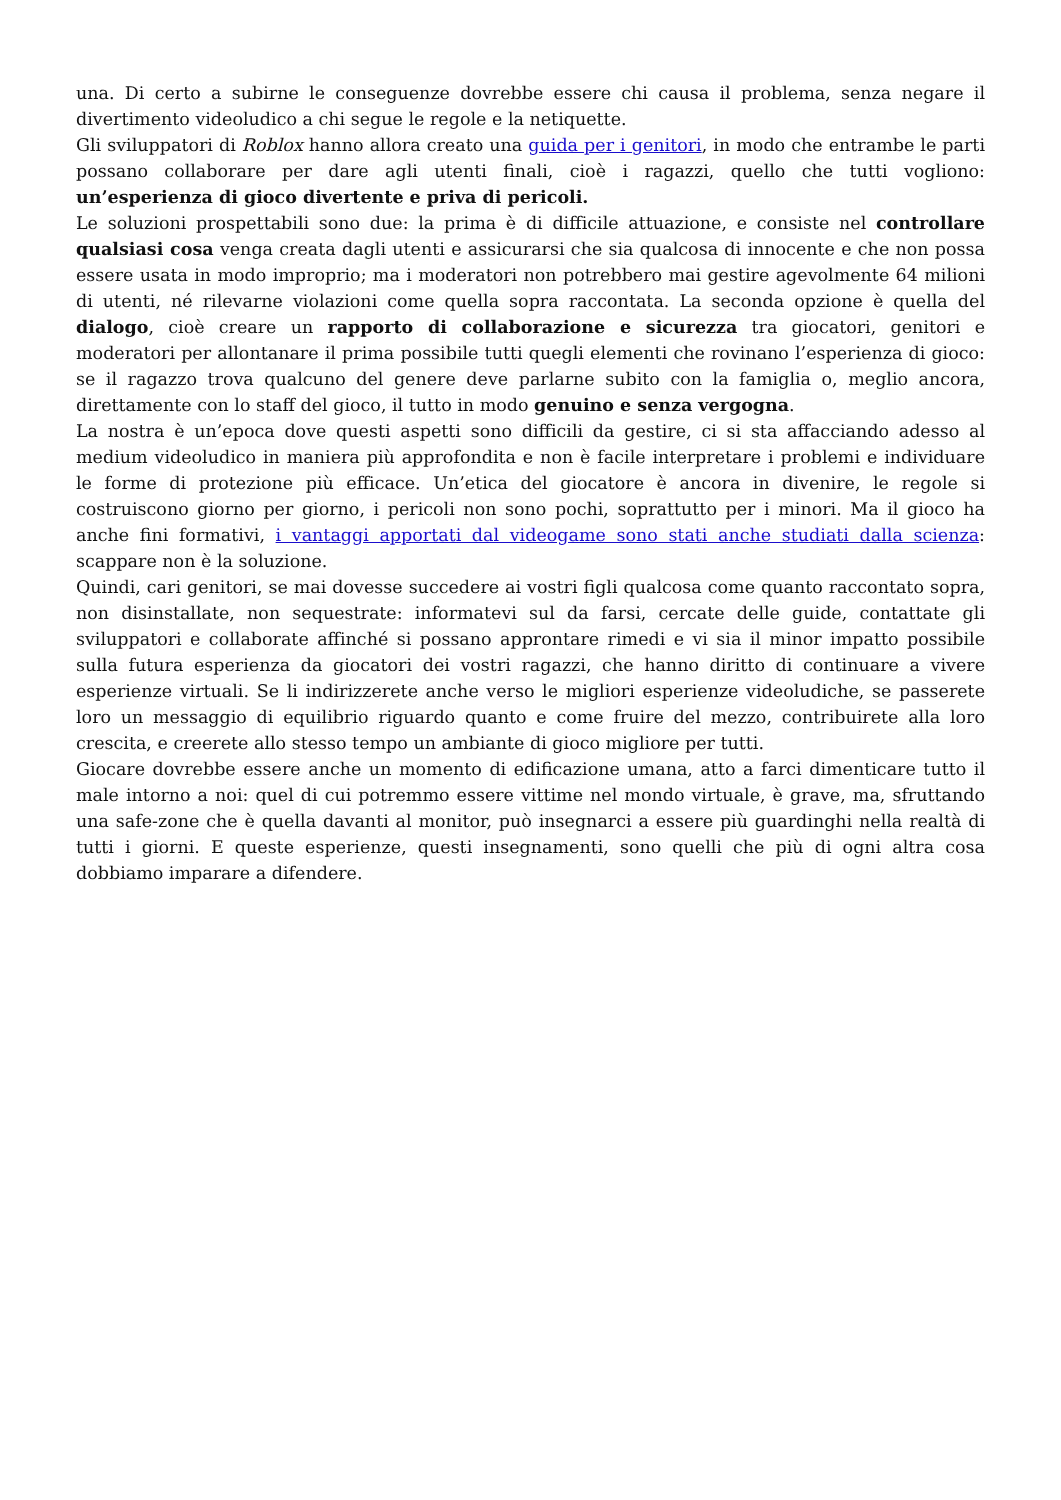una. Di certo a subirne le conseguenze dovrebbe essere chi causa il problema, senza negare il divertimento videoludico a chi segue le regole e la netiquette.
Gli sviluppatori di Roblox hanno allora creato una guida per i genitori, in modo che entrambe le parti possano collaborare per dare agli utenti finali, cioè i ragazzi, quello che tutti vogliono: un’esperienza di gioco divertente e priva di pericoli.
Le soluzioni prospettabili sono due: la prima è di difficile attuazione, e consiste nel controllare qualsiasi cosa venga creata dagli utenti e assicurarsi che sia qualcosa di innocente e che non possa essere usata in modo improprio; ma i moderatori non potrebbero mai gestire agevolmente 64 milioni di utenti, né rilevarne violazioni come quella sopra raccontata. La seconda opzione è quella del dialogo, cioè creare un rapporto di collaborazione e sicurezza tra giocatori, genitori e moderatori per allontanare il prima possibile tutti quegli elementi che rovinano l’esperienza di gioco: se il ragazzo trova qualcuno del genere deve parlarne subito con la famiglia o, meglio ancora, direttamente con lo staff del gioco, il tutto in modo genuino e senza vergogna.
La nostra è un’epoca dove questi aspetti sono difficili da gestire, ci si sta affacciando adesso al medium videoludico in maniera più approfondita e non è facile interpretare i problemi e individuare le forme di protezione più efficace. Un’etica del giocatore è ancora in divenire, le regole si costruiscono giorno per giorno, i pericoli non sono pochi, soprattutto per i minori. Ma il gioco ha anche fini formativi, i vantaggi apportati dal videogame sono stati anche studiati dalla scienza: scappare non è la soluzione.
Quindi, cari genitori, se mai dovesse succedere ai vostri figli qualcosa come quanto raccontato sopra, non disinstallate, non sequestrate: informatevi sul da farsi, cercate delle guide, contattate gli sviluppatori e collaborate affinché si possano approntare rimedi e vi sia il minor impatto possibile sulla futura esperienza da giocatori dei vostri ragazzi, che hanno diritto di continuare a vivere esperienze virtuali. Se li indirizzerete anche verso le migliori esperienze videoludiche, se passerete loro un messaggio di equilibrio riguardo quanto e come fruire del mezzo, contribuirete alla loro crescita, e creerete allo stesso tempo un ambiante di gioco migliore per tutti.
Giocare dovrebbe essere anche un momento di edificazione umana, atto a farci dimenticare tutto il male intorno a noi: quel di cui potremmo essere vittime nel mondo virtuale, è grave, ma, sfruttando una safe-zone che è quella davanti al monitor, può insegnarci a essere più guardinghi nella realtà di tutti i giorni. E queste esperienze, questi insegnamenti, sono quelli che più di ogni altra cosa dobbiamo imparare a difendere.